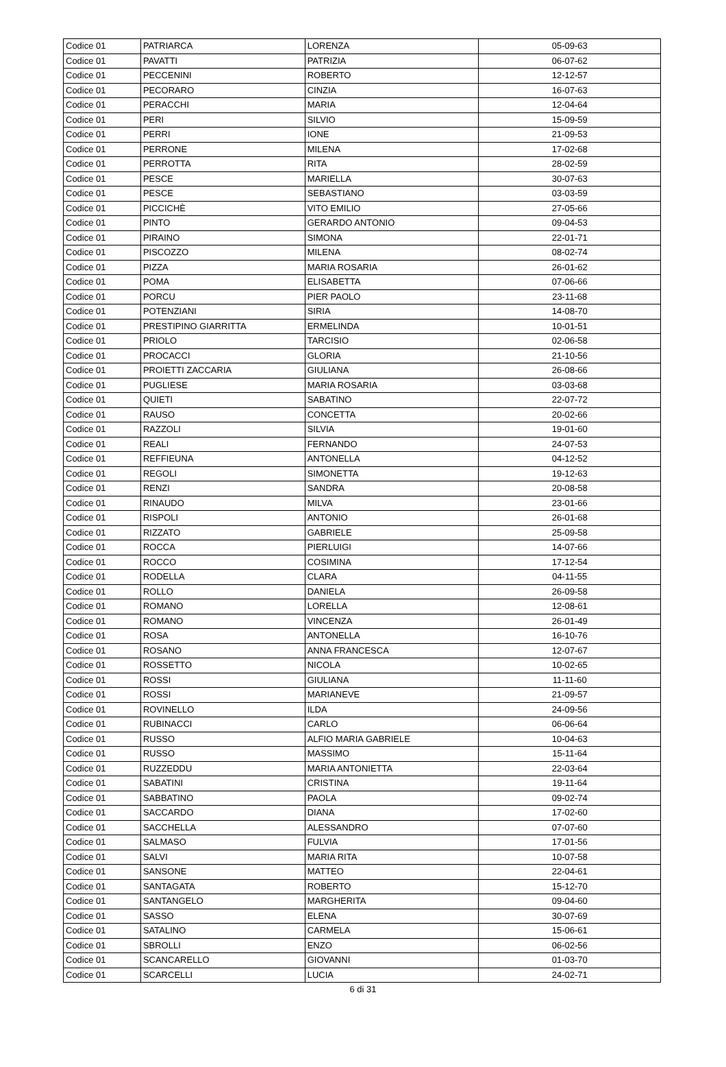| Codice 01 | PATRIARCA | LORENZA | 05-09-63 |
| Codice 01 | PAVATTI | PATRIZIA | 06-07-62 |
| Codice 01 | PECCENINI | ROBERTO | 12-12-57 |
| Codice 01 | PECORARO | CINZIA | 16-07-63 |
| Codice 01 | PERACCHI | MARIA | 12-04-64 |
| Codice 01 | PERI | SILVIO | 15-09-59 |
| Codice 01 | PERRI | IONE | 21-09-53 |
| Codice 01 | PERRONE | MILENA | 17-02-68 |
| Codice 01 | PERROTTA | RITA | 28-02-59 |
| Codice 01 | PESCE | MARIELLA | 30-07-63 |
| Codice 01 | PESCE | SEBASTIANO | 03-03-59 |
| Codice 01 | PICCICHÈ | VITO EMILIO | 27-05-66 |
| Codice 01 | PINTO | GERARDO ANTONIO | 09-04-53 |
| Codice 01 | PIRAINO | SIMONA | 22-01-71 |
| Codice 01 | PISCOZZO | MILENA | 08-02-74 |
| Codice 01 | PIZZA | MARIA ROSARIA | 26-01-62 |
| Codice 01 | POMA | ELISABETTA | 07-06-66 |
| Codice 01 | PORCU | PIER PAOLO | 23-11-68 |
| Codice 01 | POTENZIANI | SIRIA | 14-08-70 |
| Codice 01 | PRESTIPINO GIARRITTA | ERMELINDA | 10-01-51 |
| Codice 01 | PRIOLO | TARCISIO | 02-06-58 |
| Codice 01 | PROCACCI | GLORIA | 21-10-56 |
| Codice 01 | PROIETTI ZACCARIA | GIULIANA | 26-08-66 |
| Codice 01 | PUGLIESE | MARIA ROSARIA | 03-03-68 |
| Codice 01 | QUIETI | SABATINO | 22-07-72 |
| Codice 01 | RAUSO | CONCETTA | 20-02-66 |
| Codice 01 | RAZZOLI | SILVIA | 19-01-60 |
| Codice 01 | REALI | FERNANDO | 24-07-53 |
| Codice 01 | REFFIEUNA | ANTONELLA | 04-12-52 |
| Codice 01 | REGOLI | SIMONETTA | 19-12-63 |
| Codice 01 | RENZI | SANDRA | 20-08-58 |
| Codice 01 | RINAUDO | MILVA | 23-01-66 |
| Codice 01 | RISPOLI | ANTONIO | 26-01-68 |
| Codice 01 | RIZZATO | GABRIELE | 25-09-58 |
| Codice 01 | ROCCA | PIERLUIGI | 14-07-66 |
| Codice 01 | ROCCO | COSIMINA | 17-12-54 |
| Codice 01 | RODELLA | CLARA | 04-11-55 |
| Codice 01 | ROLLO | DANIELA | 26-09-58 |
| Codice 01 | ROMANO | LORELLA | 12-08-61 |
| Codice 01 | ROMANO | VINCENZA | 26-01-49 |
| Codice 01 | ROSA | ANTONELLA | 16-10-76 |
| Codice 01 | ROSANO | ANNA FRANCESCA | 12-07-67 |
| Codice 01 | ROSSETTO | NICOLA | 10-02-65 |
| Codice 01 | ROSSI | GIULIANA | 11-11-60 |
| Codice 01 | ROSSI | MARIANEVE | 21-09-57 |
| Codice 01 | ROVINELLO | ILDA | 24-09-56 |
| Codice 01 | RUBINACCI | CARLO | 06-06-64 |
| Codice 01 | RUSSO | ALFIO MARIA GABRIELE | 10-04-63 |
| Codice 01 | RUSSO | MASSIMO | 15-11-64 |
| Codice 01 | RUZZEDDU | MARIA ANTONIETTA | 22-03-64 |
| Codice 01 | SABATINI | CRISTINA | 19-11-64 |
| Codice 01 | SABBATINO | PAOLA | 09-02-74 |
| Codice 01 | SACCARDO | DIANA | 17-02-60 |
| Codice 01 | SACCHELLA | ALESSANDRO | 07-07-60 |
| Codice 01 | SALMASO | FULVIA | 17-01-56 |
| Codice 01 | SALVI | MARIA RITA | 10-07-58 |
| Codice 01 | SANSONE | MATTEO | 22-04-61 |
| Codice 01 | SANTAGATA | ROBERTO | 15-12-70 |
| Codice 01 | SANTANGELO | MARGHERITA | 09-04-60 |
| Codice 01 | SASSO | ELENA | 30-07-69 |
| Codice 01 | SATALINO | CARMELA | 15-06-61 |
| Codice 01 | SBROLLI | ENZO | 06-02-56 |
| Codice 01 | SCANCARELLO | GIOVANNI | 01-03-70 |
| Codice 01 | SCARCELLI | LUCIA | 24-02-71 |
6 di 31